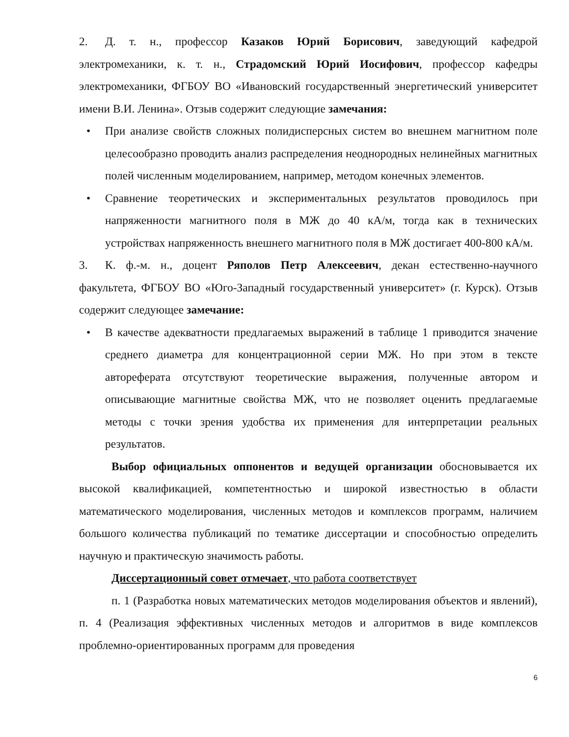2. Д. т. н., профессор Казаков Юрий Борисович, заведующий кафедрой электромеханики, к. т. н., Страдомский Юрий Иосифович, профессор кафедры электромеханики, ФГБОУ ВО «Ивановский государственный энергетический университет имени В.И. Ленина». Отзыв содержит следующие замечания:
• При анализе свойств сложных полидисперсных систем во внешнем магнитном поле целесообразно проводить анализ распределения неоднородных нелинейных магнитных полей численным моделированием, например, методом конечных элементов.
• Сравнение теоретических и экспериментальных результатов проводилось при напряженности магнитного поля в МЖ до 40 кА/м, тогда как в технических устройствах напряженность внешнего магнитного поля в МЖ достигает 400-800 кА/м.
3. К. ф.-м. н., доцент Ряполов Петр Алексеевич, декан естественно-научного факультета, ФГБОУ ВО «Юго-Западный государственный университет» (г. Курск). Отзыв содержит следующее замечание:
• В качестве адекватности предлагаемых выражений в таблице 1 приводится значение среднего диаметра для концентрационной серии МЖ. Но при этом в тексте автореферата отсутствуют теоретические выражения, полученные автором и описывающие магнитные свойства МЖ, что не позволяет оценить предлагаемые методы с точки зрения удобства их применения для интерпретации реальных результатов.
Выбор официальных оппонентов и ведущей организации обосновывается их высокой квалификацией, компетентностью и широкой известностью в области математического моделирования, численных методов и комплексов программ, наличием большого количества публикаций по тематике диссертации и способностью определить научную и практическую значимость работы.
Диссертационный совет отмечает, что работа соответствует
п. 1 (Разработка новых математических методов моделирования объектов и явлений), п. 4 (Реализация эффективных численных методов и алгоритмов в виде комплексов проблемно-ориентированных программ для проведения
6